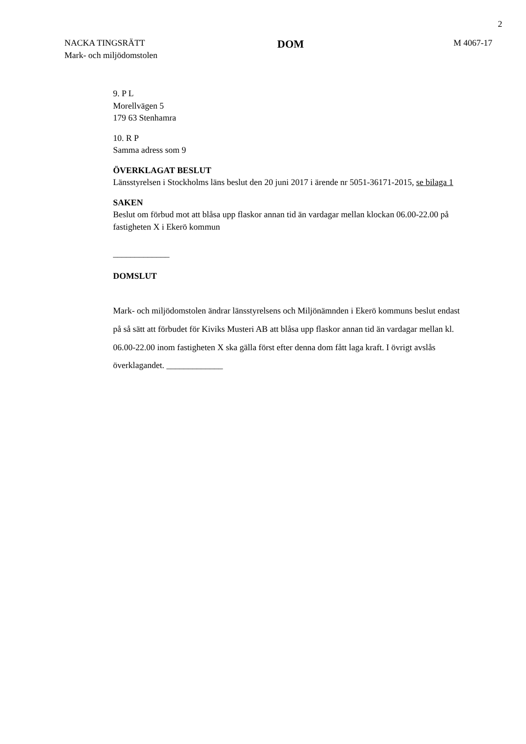2
NACKA TINGSRÄTT
Mark- och miljödomstolen
DOM
M 4067-17
9. P L
Morellvägen 5
179 63 Stenhamra
10. R P
Samma adress som 9
ÖVERKLAGAT BESLUT
Länsstyrelsen i Stockholms läns beslut den 20 juni 2017 i ärende nr 5051-36171-2015, se bilaga 1
SAKEN
Beslut om förbud mot att blåsa upp flaskor annan tid än vardagar mellan klockan 06.00-22.00 på fastigheten X i Ekerö kommun
_____________
DOMSLUT
Mark- och miljödomstolen ändrar länsstyrelsens och Miljönämnden i Ekerö kommuns beslut endast på så sätt att förbudet för Kiviks Musteri AB att blåsa upp flaskor annan tid än vardagar mellan kl. 06.00-22.00 inom fastigheten X ska gälla först efter denna dom fått laga kraft. I övrigt avslås överklagandet. _____________